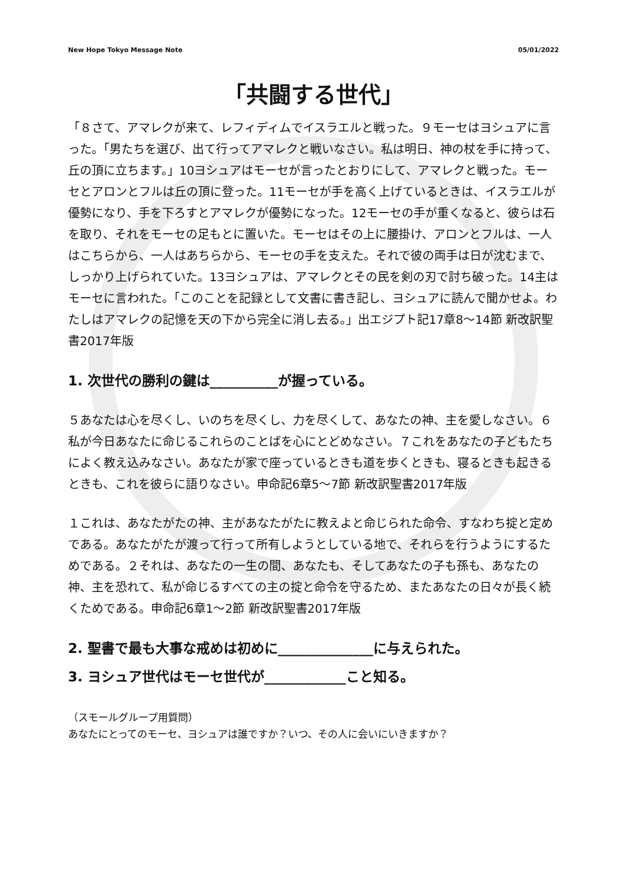New Hope Tokyo Message Note 05/01/2022
「共闘する世代」
「８さて、アマレクが来て、レフィディムでイスラエルと戦った。９モーセはヨシュアに言った。「男たちを選び、出て行ってアマレクと戦いなさい。私は明日、神の杖を手に持って、丘の頂に立ちます。」10ヨシュアはモーセが言ったとおりにして、アマレクと戦った。モーセとアロンとフルは丘の頂に登った。11モーセが手を高く上げているときは、イスラエルが優勢になり、手を下ろすとアマレクが優勢になった。12モーセの手が重くなると、彼らは石を取り、それをモーセの足もとに置いた。モーセはその上に腰掛け、アロンとフルは、一人はこちらから、一人はあちらから、モーセの手を支えた。それで彼の両手は日が沈むまで、しっかり上げられていた。13ヨシュアは、アマレクとその民を剣の刃で討ち破った。14主はモーセに言われた。「このことを記録として文書に書き記し、ヨシュアに読んで聞かせよ。わたしはアマレクの記憶を天の下から完全に消し去る。」出エジプト記17章8〜14節 新改訳聖書2017年版
1. 次世代の勝利の鍵は__________が握っている。
５あなたは心を尽くし、いのちを尽くし、力を尽くして、あなたの神、主を愛しなさい。６私が今日あなたに命じるこれらのことばを心にとどめなさい。７これをあなたの子どもたちによく教え込みなさい。あなたが家で座っているときも道を歩くときも、寝るときも起きるときも、これを彼らに語りなさい。申命記6章5〜7節 新改訳聖書2017年版
１これは、あなたがたの神、主があなたがたに教えよと命じられた命令、すなわち掟と定めである。あなたがたが渡って行って所有しようとしている地で、それらを行うようにするためである。２それは、あなたの一生の間、あなたも、そしてあなたの子も孫も、あなたの神、主を恐れて、私が命じるすべての主の掟と命令を守るため、またあなたの日々が長く続くためである。申命記6章1〜2節 新改訳聖書2017年版
2. 聖書で最も大事な戒めは初めに______________に与えられた。
3. ヨシュア世代はモーセ世代が____________こと知る。
（スモールグループ用質問）
あなたにとってのモーセ、ヨシュアは誰ですか？いつ、その人に会いにいきますか？